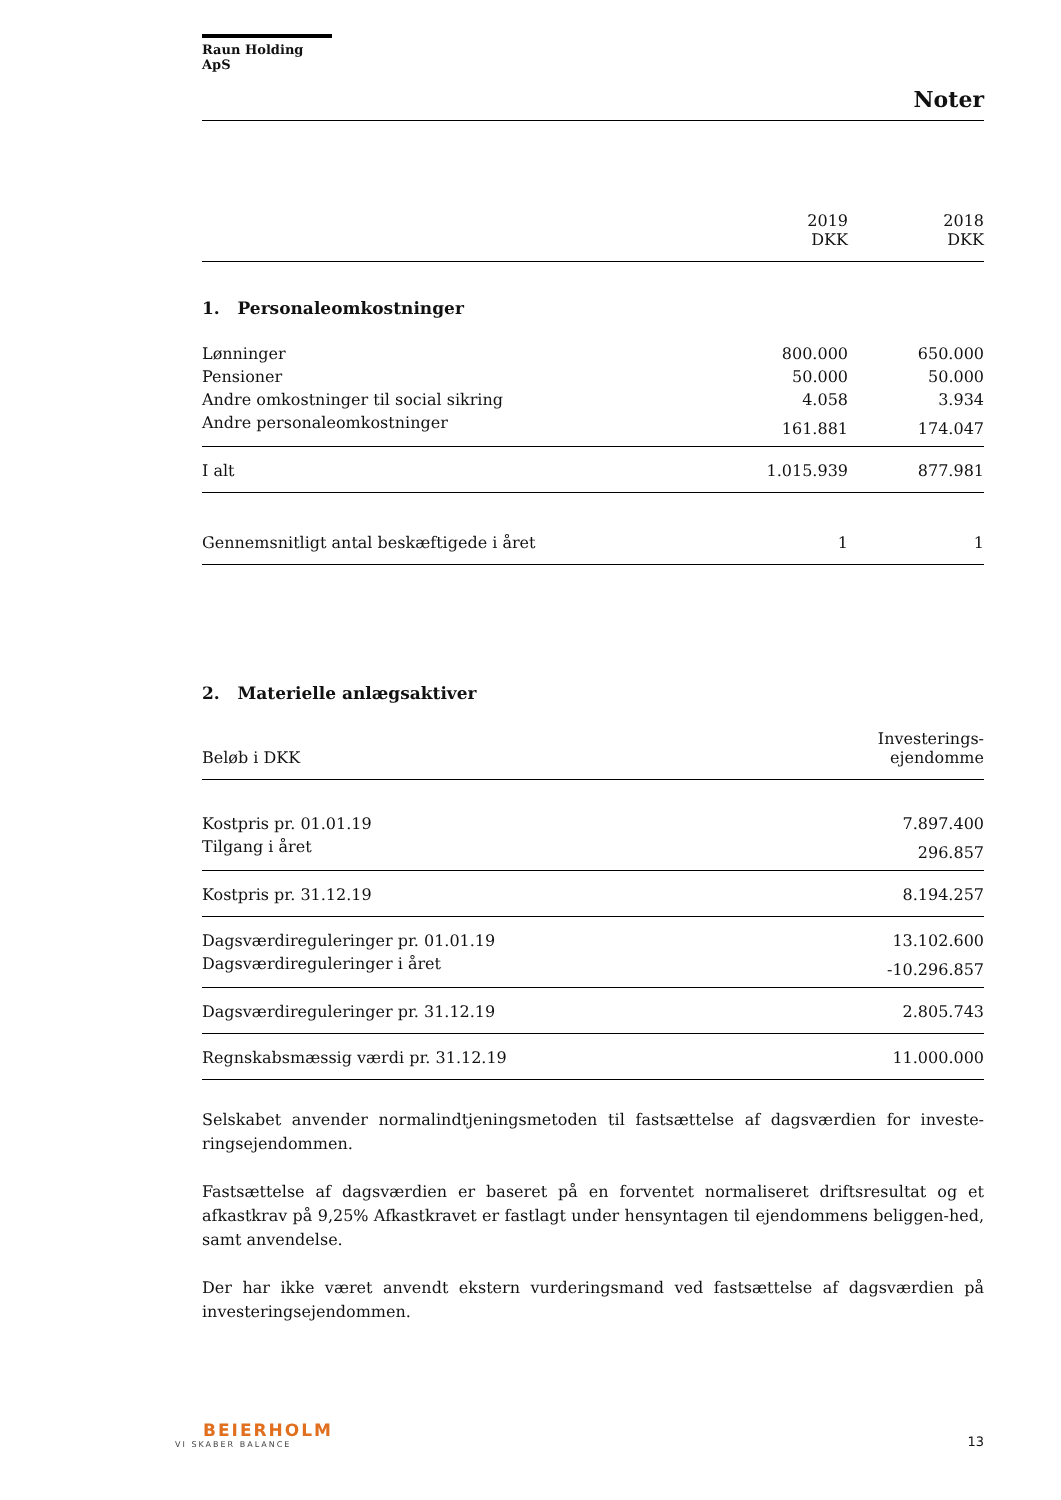Raun Holding ApS
Noter
| | 2019 DKK | 2018 DKK |
1. Personaleomkostninger
| Lønninger | 800.000 | 650.000 |
| Pensioner | 50.000 | 50.000 |
| Andre omkostninger til social sikring | 4.058 | 3.934 |
| Andre personaleomkostninger | 161.881 | 174.047 |
| I alt | 1.015.939 | 877.981 |
| Gennemsnitligt antal beskæftigede i året | 1 | 1 |
2. Materielle anlægsaktiver
| Beløb i DKK | Investerings- ejendomme |
| Kostpris pr. 01.01.19 | 7.897.400 |
| Tilgang i året | 296.857 |
| Kostpris pr. 31.12.19 | 8.194.257 |
| Dagsværdireguleringer pr. 01.01.19 | 13.102.600 |
| Dagsværdireguleringer i året | -10.296.857 |
| Dagsværdireguleringer pr. 31.12.19 | 2.805.743 |
| Regnskabsmæssig værdi pr. 31.12.19 | 11.000.000 |
Selskabet anvender normalindtjeningsmetoden til fastsættelse af dagsværdien for investe-ringsejendommen.
Fastsættelse af dagsværdien er baseret på en forventet normaliseret driftsresultat og et afkastkrav på 9,25% Afkastkravet er fastlagt under hensyntagen til ejendommens beliggen-hed, samt anvendelse.
Der har ikke været anvendt ekstern vurderingsmand ved fastsættelse af dagsværdien på investeringsejendommen.
BEIERHOLM
VI SKABER BALANCE
13